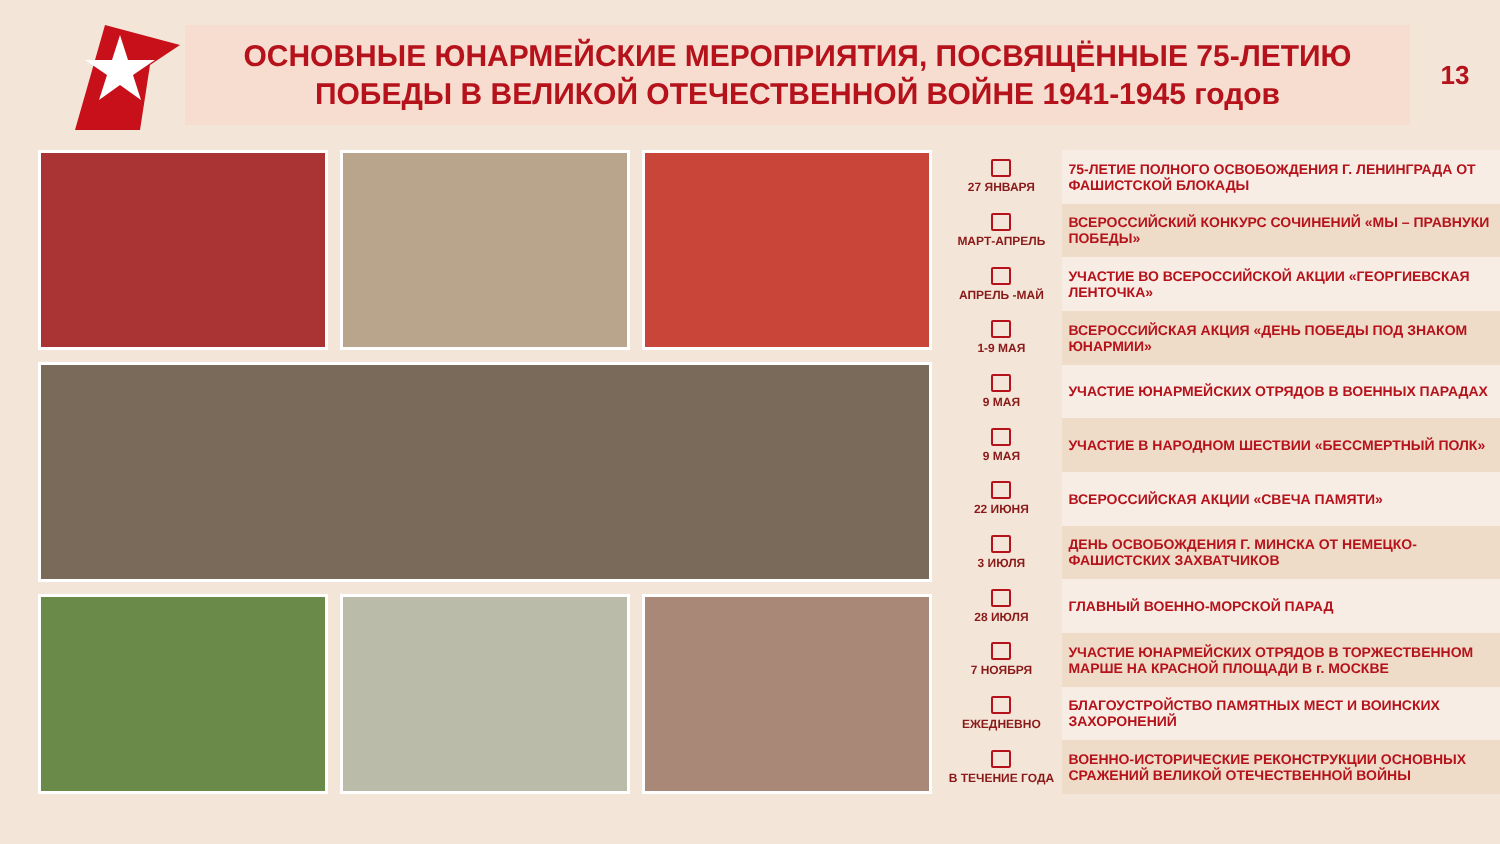ОСНОВНЫЕ ЮНАРМЕЙСКИЕ МЕРОПРИЯТИЯ, ПОСВЯЩЁННЫЕ 75-ЛЕТИЮ
ПОБЕДЫ В ВЕЛИКОЙ ОТЕЧЕСТВЕННОЙ ВОЙНЕ 1941-1945 годов
13
| 27 ЯНВАРЯ | 75-ЛЕТИЕ ПОЛНОГО ОСВОБОЖДЕНИЯ Г. ЛЕНИНГРАДА ОТ ФАШИСТСКОЙ БЛОКАДЫ |
| МАРТ-АПРЕЛЬ | ВСЕРОССИЙСКИЙ КОНКУРС СОЧИНЕНИЙ «МЫ – ПРАВНУКИ ПОБЕДЫ» |
| АПРЕЛЬ -МАЙ | УЧАСТИЕ ВО ВСЕРОССИЙСКОЙ АКЦИИ «ГЕОРГИЕВСКАЯ ЛЕНТОЧКА» |
| 1-9 МАЯ | ВСЕРОССИЙСКАЯ АКЦИЯ «ДЕНЬ ПОБЕДЫ ПОД ЗНАКОМ ЮНАРМИИ» |
| 9 МАЯ | УЧАСТИЕ ЮНАРМЕЙСКИХ ОТРЯДОВ В ВОЕННЫХ ПАРАДАХ |
| 9 МАЯ | УЧАСТИЕ В НАРОДНОМ ШЕСТВИИ «БЕССМЕРТНЫЙ ПОЛК» |
| 22 ИЮНЯ | ВСЕРОССИЙСКАЯ АКЦИИ «СВЕЧА ПАМЯТИ» |
| 3 ИЮЛЯ | ДЕНЬ ОСВОБОЖДЕНИЯ Г. МИНСКА ОТ НЕМЕЦКО-ФАШИСТСКИХ ЗАХВАТЧИКОВ |
| 28 ИЮЛЯ | ГЛАВНЫЙ ВОЕННО-МОРСКОЙ ПАРАД |
| 7 НОЯБРЯ | УЧАСТИЕ ЮНАРМЕЙСКИХ ОТРЯДОВ В ТОРЖЕСТВЕННОМ МАРШЕ НА КРАСНОЙ ПЛОЩАДИ В г. МОСКВЕ |
| ЕЖЕДНЕВНО | БЛАГОУСТРОЙСТВО ПАМЯТНЫХ МЕСТ И ВОИНСКИХ ЗАХОРОНЕНИЙ |
| В ТЕЧЕНИЕ ГОДА | ВОЕННО-ИСТОРИЧЕСКИЕ РЕКОНСТРУКЦИИ ОСНОВНЫХ СРАЖЕНИЙ ВЕЛИКОЙ ОТЕЧЕСТВЕННОЙ ВОЙНЫ |